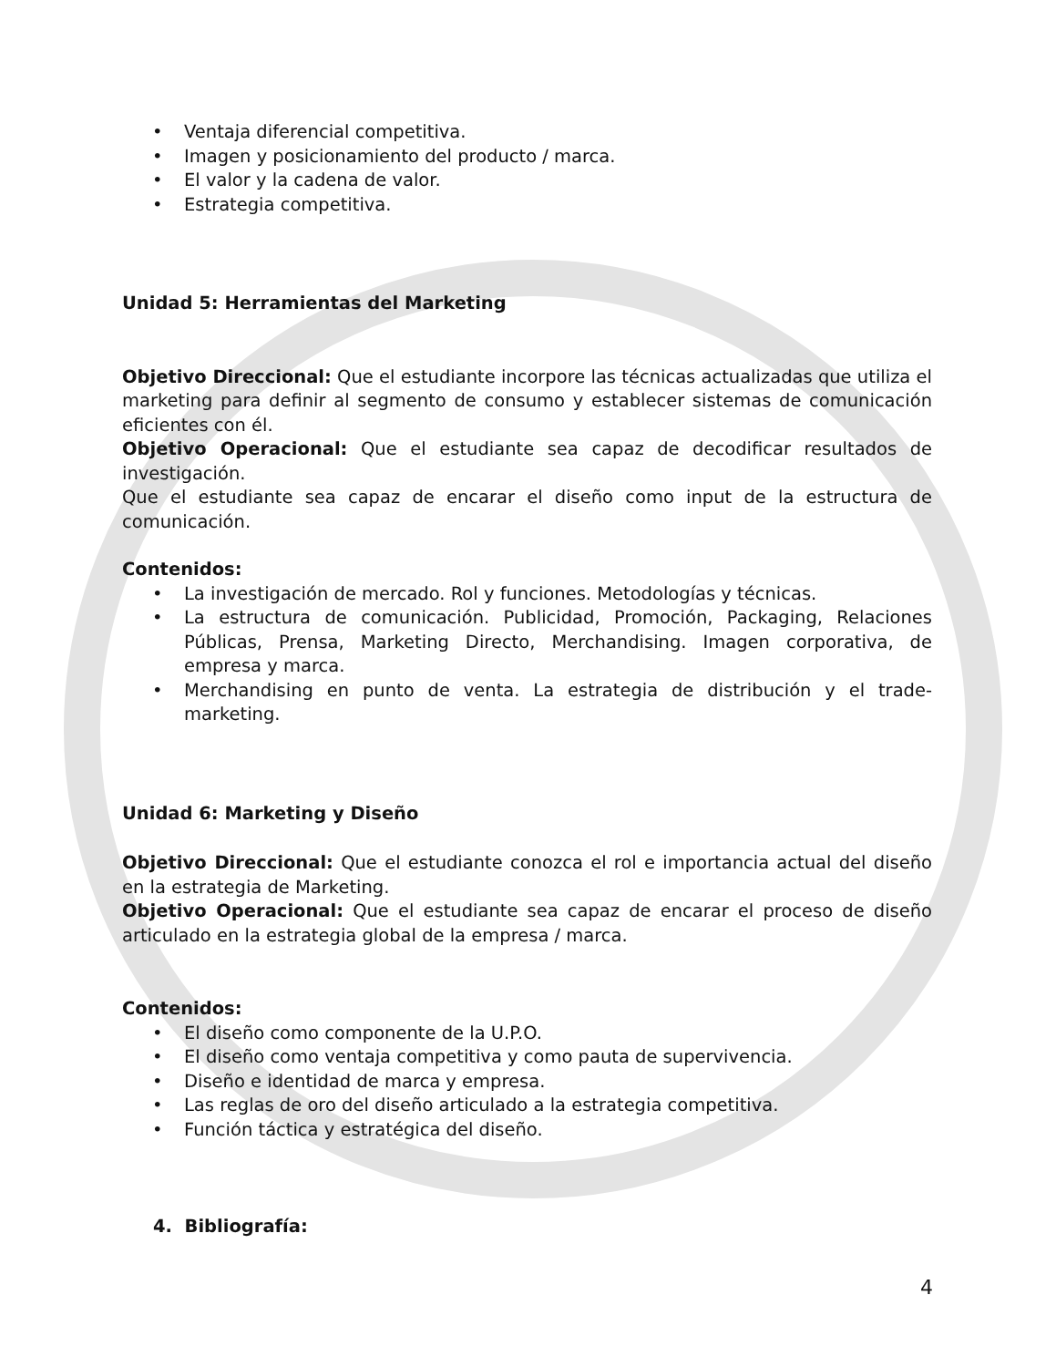• Ventaja diferencial competitiva.
• Imagen y posicionamiento del producto / marca.
• El valor y la cadena de valor.
• Estrategia competitiva.
Unidad 5: Herramientas del Marketing
Objetivo Direccional: Que el estudiante incorpore las técnicas actualizadas que utiliza el marketing para definir al segmento de consumo y establecer sistemas de comunicación eficientes con él.
Objetivo Operacional: Que el estudiante sea capaz de decodificar resultados de investigación.
Que el estudiante sea capaz de encarar el diseño como input de la estructura de comunicación.
Contenidos:
• La investigación de mercado. Rol y funciones. Metodologías y técnicas.
• La estructura de comunicación. Publicidad, Promoción, Packaging, Relaciones Públicas, Prensa, Marketing Directo, Merchandising. Imagen corporativa, de empresa y marca.
• Merchandising en punto de venta. La estrategia de distribución y el trade-marketing.
Unidad 6: Marketing y Diseño
Objetivo Direccional: Que el estudiante conozca el rol e importancia actual del diseño en la estrategia de Marketing.
Objetivo Operacional: Que el estudiante sea capaz de encarar el proceso de diseño articulado en la estrategia global de la empresa / marca.
Contenidos:
• El diseño como componente de la U.P.O.
• El diseño como ventaja competitiva y como pauta de supervivencia.
• Diseño e identidad de marca y empresa.
• Las reglas de oro del diseño articulado a la estrategia competitiva.
• Función táctica y estratégica del diseño.
4. Bibliografía:
4